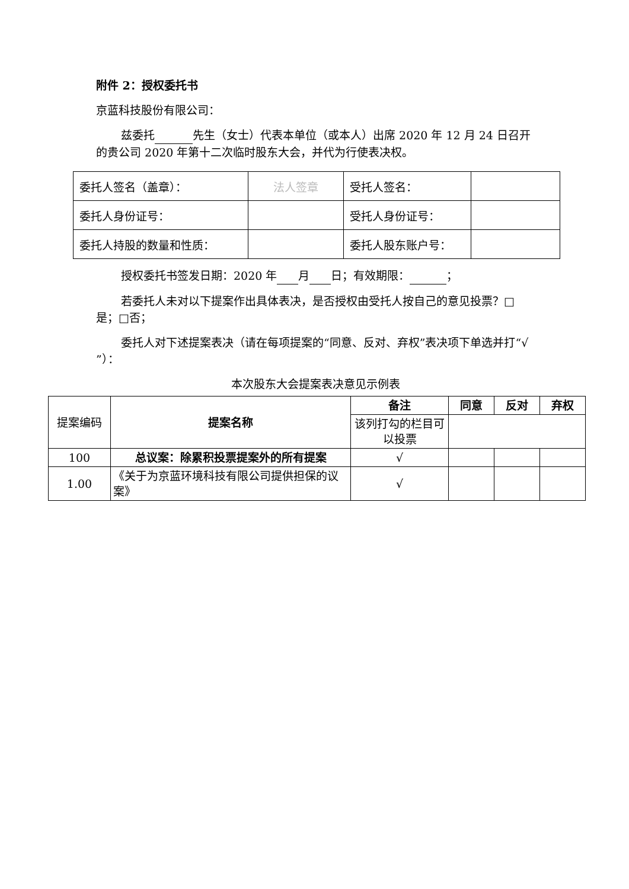附件 2：授权委托书
京蓝科技股份有限公司：
兹委托 先生（女士）代表本单位（或本人）出席 2020 年 12 月 24 日召开的贵公司 2020 年第十二次临时股东大会，并代为行使表决权。
| 委托人签名（盖章）： | 法人签章 | 受托人签名： | |
| 委托人身份证号： | | 受托人身份证号： | |
| 委托人持股的数量和性质： | | 委托人股东账户号： | |
授权委托书签发日期：2020 年 月 日；有效期限： ；
若委托人未对以下提案作出具体表决，是否授权由受托人按自己的意见投票？□是；□否；
委托人对下述提案表决（请在每项提案的“同意、反对、弃权”表决项下单选并打“√ ”）：
本次股东大会提案表决意见示例表
| 提案编码 | 提案名称 | 备注 | 同意 | 反对 | 弃权 |
| | | 该列打勾的栏目可以投票 | | | |
| 100 | 总议案：除累积投票提案外的所有提案 | √ | | | |
| 1.00 | 《关于为京蓝环境科技有限公司提供担保的议案》 | √ | | | |